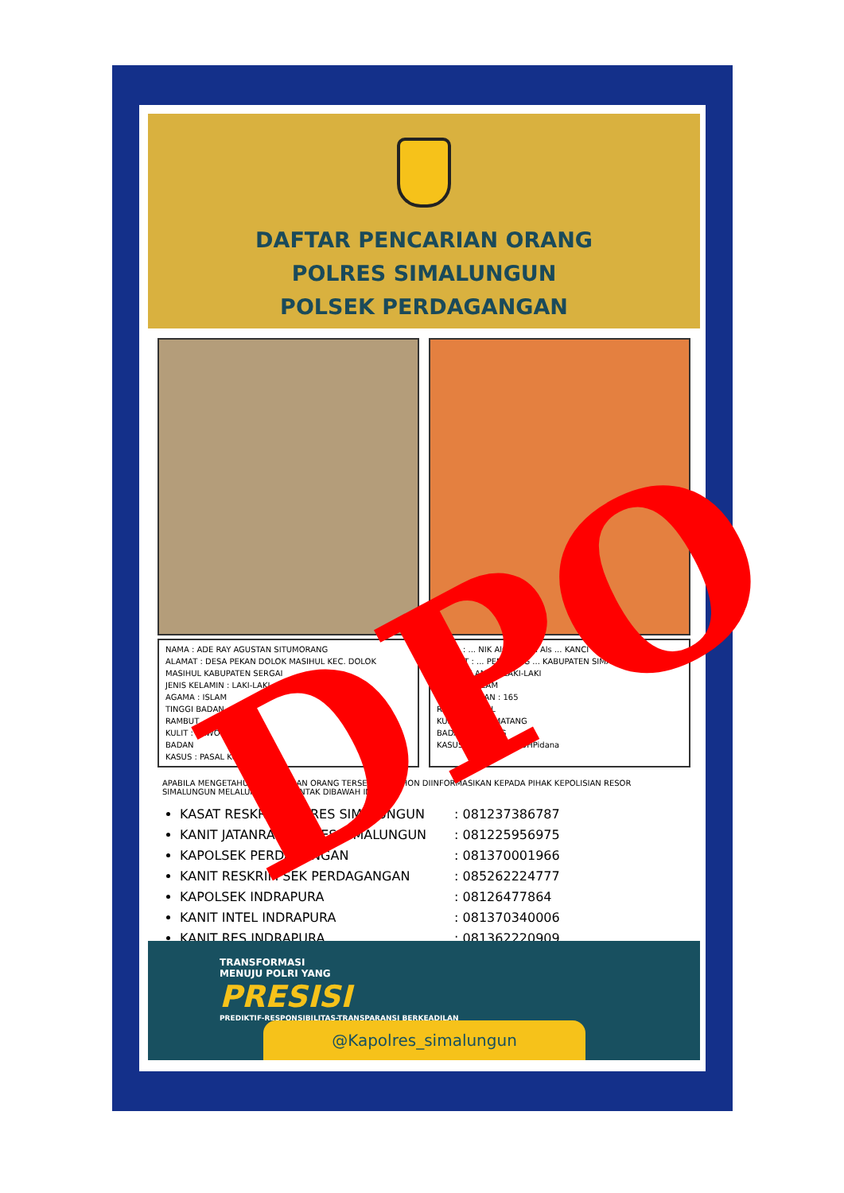DAFTAR PENCARIAN ORANG
POLRES SIMALUNGUN
POLSEK PERDAGANGAN
NAMA : ADE RAY AGUSTAN SITUMORANG
ALAMAT : DESA PEKAN DOLOK MASIHUL KEC. DOLOK MASIHUL KABUPATEN SERGAI
JENIS KELAMIN : LAKI-LAKI
AGAMA : ISLAM
TINGGI BADAN
RAMBUT
KULIT : SAWO MATANG
BADAN
KASUS : PASAL KUHPidana
NAMA : ... NIK Als KEMOR Als ... KANCI
ALAMAT : ... PEMATANG ... KABUPATEN SIMALUNGUN
JENIS KELAMIN : LAKI-LAKI
AGAMA : ISLAM
TINGGI BADAN : 165
RAMBUT : IKAL
KULIT : SAWO MATANG
BADAN : SEDANG
KASUS : PASAL 363 KUHPidana
APABILA MENGETAHUI KEBERADAAN ORANG TERSEBUT, MOHON DIINFORMASIKAN KEPADA PIHAK KEPOLISIAN RESOR SIMALUNGUN MELALUI NOMOR KONTAK DIBAWAH INI :
KASAT RESKRIM POLRES SIMALUNGUN : 081237386787
KANIT JATANRAS POLRES SIMALUNGUN : 081225956975
KAPOLSEK PERDAGANGAN : 081370001966
KANIT RESKRIM SEK PERDAGANGAN : 085262224777
KAPOLSEK INDRAPURA : 08126477864
KANIT INTEL INDRAPURA : 081370340006
KANIT RES INDRAPURA : 081362220909
TRANSFORMASI
MENUJU POLRI YANG
PRESISI
PREDIKTIF-RESPONSIBILITAS-TRANSPARANSI BERKEADILAN
@Kapolres_simalungun
DPO